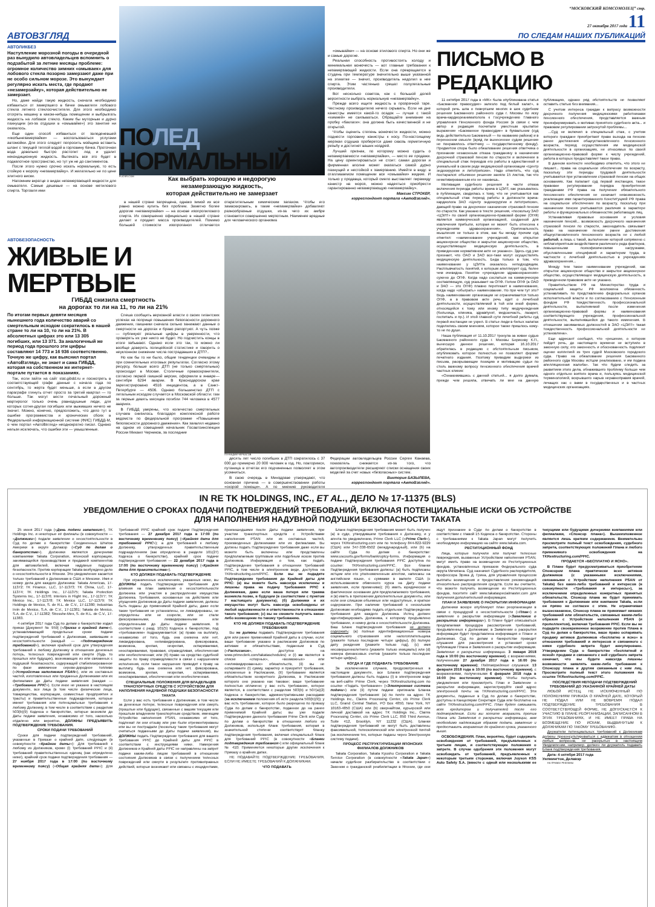АВТОВЗГЛЯД
АВТОЛИКБЕЗ
Наступление морозной погоды в очередной раз вынудило автовладельцев вспомнить о подзабытой за летние месяцы проблеме: огромное количество зимних «омываек» для лобового стекла позорно замерзают даже при не особо сильном морозе. Это вынуждает регулярно искать места, где продают «незамерзайку», которая действительно не замерзает.
Но, даже найдя такую жидкость, сначала необходимо избавиться от замерзшего в бачке омывателя лобового стекла летнего стеклоочистителя. Для этого необходимо отогреть машину в каком-нибудь помещении и выбрызгать жидкость на лобовое стекло. Каким бы муторным и дурно пахнущим (из-за отдушки в «омывайке») это занятие ни оказалось.
Еще один способ избавиться от заледеневшей «якобынезамерзайки» — воспользоваться услугами автомойки. Для этого следует попросить мойщика вставить шланг с текущей теплой водой в горловину бачка. Проточная вода довольно быстро растопит лед и удалит некондиционную жидкость. Вытекать все это будет в подкапотное пространство, но тут уж не до сантиментов.
После этого нужно срочно искать нормальную, то есть стойкую к морозу «незамерзайку». И желательно не по цене элитного виски.
Напомним вкратце о видах незамерзающей жидкости для омывателя. Самые дешевые — на основе метилового спирта. Торговля ими
FLICKR.COM
«омывайки» — на основе этилового спирта. Но они же и самые дорогие.
Реальная способность противостоять холоду и минимальная вонючесть — вот главные требования к незамерзающей жидкости. Если она превращается в студень при температуре значительно выше указанной на этикетке — значит, производитель недолил в нее спирта. Этим частенько грешат полулегальные производители.
Вот несколько советов, как с большой долей вероятности выбрать нормальную «незамерзайку».
Прежде всего ищите жидкость в прозрачной таре. Честному производителю нечего скрывать. Если на дне канистры имеется какой-то осадок — лучше с такой «химией» не связываться. Обращайте внимание на пробку «баклаги»: она должна быть качественной и не открытой.
Чтобы оценить степень вонючести жидкости, можно поднести горловину канистры к носу. По-настоящему мерзкая отдушка проберется даже сквозь герметичную резьбу и достигнет ваших ноздрей.
Лучший признак, по которому можно судить о незамерзаемости «незамерзайки», — место ее продажи. На цену ориентироваться не стоит: самая дорогая и фирменная вполне может оказаться самой дурно пахнущей и нестойкой к замерзанию. Имейте в виду: в отапливаемом помещении все «омывайки» жидкие. И только у продавца, который смело выставляет пирамиду канистр на мороз, можно надеяться приобрести гарантированно незамерзающую «незамерзайку».
Максим СТРОКЕР,
корреспондент портала «АвтоВзгляд».
ПОЛЕД НОРМАЛЬНЫЙ
Как выбрать хорошую и недорогую
незамерзающую жидкость,
которая действительно не замерзает
в нашей стране запрещена, однако зимой их все равно можно купить без проблем. Заметно более дорогие «незамерзайки» — на основе изопропилового спирта. Их совершенно официально в нашей стране делает и продает масса производителей. Помимо большей стоимости изопропанол отличается отвратительным химическим запахом. Чтобы его замаскировать, в такие «незамерзайки» добавляют разнообразные отдушки, из-за чего их амбре становится совершенно мерзотным. Наименее вредные для человеческого организма
АВТОБЕЗОПАСНОСТЬ
ЖИВЫЕ И МЕРТВЫЕ
ГИБДД снизила смертность
на дорогах то ли на 11, то ли на 21%
По итогам первых девяти месяцев нынешнего года количество аварий со смертельным исходом сократилось в нашей стране то ли на 10, то ли на 21%. В абсолютных цифрах это или 13 305 погибших, или 13 371. За аналогичный же период года прошлого эти цифры составляют 14 773 и 16 936 соответственно. Точную же цифру, как выяснил портал «АвтоВзгляд», не знает и сама ГИБДД, которая на собственном же интернет-портале путается в показаниях.
Так, если зайти на сайт stat.gibdd.ru и посмотреть в соответствующей графе данные с начала года по сентябрь, то жертв будет меньше, а если в другом параграфе глянуть отчет просто за третий квартал — то больше. Так могут вести печальный дорожный мартиролог только очень равнодушные люди, для которых сотня-другая погибших или выживших ничего не значит. Можно, конечно, предположить, что дело тут в ошибке программистов и хронических сбоях в Федеральной информационной системе (ФИС) ГИБДД-М, о чем портал «АвтоВзгляд» неоднократно писал. Однако нельзя исключать, что ошибки эти — умышленные.
Спеша сообщить верховной власти о своих гигантских успехах на поприще повышения безопасности дорожного движения, гаишники сначала сильно занижают данные о смертности на дорогах и браво рапортуют. А чуть позже — публикуют реальные цифры в уверенности, что проверять их уже никто не будет. Но подчистить концы в итоге забывают. Однако если это так, то можно ли вообще доверять полицейской статистике и говорить о неуклонном снижении числа пострадавших в ДТП?..
Но как бы то ни было, общие тенденции очевидны и при сомнительных итоговых результатах. Согласно этому ресурсу, больше всего ДТП (не только смертельных) происходит в Москве. Столичные правоохранители, согласно первой гаишной версии, оформили в январе—сентябре 6294 аварии. В Краснодарском крае зарегистрировано 4516 инцидентов, а в Санкт-Петербурге — 4506. Однако большинство ДТП с летальным исходом случается в Московской области: там за первые девять месяцев погибли 744 человека в 4577 авариях.
В ГИБДД уверены, что количество смертельных случаев снизилось благодаря комплексной работе ведомств по федеральной программе «Повышение безопасности дорожного движения». Как заявлял недавно на одном из совещаний начальник Госавтоинспекции России Михаил Черников, за последние
ГЕННАДИЙ ЧЕРКАСОВ
десять лет число погибших в ДТП сократилось с 37 000 до примерно 20 000 человек в год. Но, повторимся, путаница в отчетах его подчиненных позволяет в этом усомниться.
В свою очередь в Минздраве утверждают, что основная причина — в совершенствовании работы «скорой помощи». А по мнению руководителя Федерации автовладельцев России Сергея Канаева, показатель снижается из-за того, что автопроизводители расширяют списки оснащения своих моделей за счет новых «безопасных» систем.
Виктория БАЗЫЛЕВА,
корреспондент портала «АвтоВзгляд».
“МОСКОВСКИЙ КОМСОМОЛЕЦ” стр.
27 октября 2017 года 11
ПО СЛЕДАМ НАШИХ ПУБЛИКАЦИЙ
ПИСЬМО В РЕДАКЦИЮ
11 октября 2017 года в «МК» была опубликована статья «Басманное правосудие» залезло под белый халат», в которой речь шла о повергшем многих в шок судебном решении Басманного районного суда г. Москвы по иску врача-кардиореаниматолога к Госучреждению Главного управления Пенсионного фонда России (в связи с чем автор и редакция посчитали уместным крылатое выражение «Басманное правосудие» в буквальном (суд ведь действительно Басманный — по названию района) и в переносном смысле (вряд ли вынесенное судом решение не понравилось ответчику — государственному фонду). Предметом спора было обжалование решения ответчика о признании незаконным отказа гражданину в назначении досрочной страховой пенсии по старости и включении в специальный стаж периодов его работы в единственной и уникальной в своем роде медицинской организации «Центр эндохирургии и литотрипсии». Надо отметить, что суд постарался: объемное решение заняло 15 листов, так что немотивированным его не назовешь.
Мотивация судебного решения в части отказа включения периода работы врача в ЦЭЛТ, как указывалось в публикации, сводилась к тому, что не учитывается как специальный стаж период работы в должности врача-кардиолога ЗАО «Центр эндохирургии и литотрипсии», дающий право на досрочное назначение страховой пенсии по старости. Как указано в тексте решения, «поскольку ЗАО «ЦЭЛТ» по своей организационно-правовой форме (ОПФ) является коммерческой организацией, созданной для извлечения прибыли, которая не может быть отнесена к учреждениям здравоохранения». Оригинальность мышления не только в этом, как бы между прочим суд отметил: «наименование учреждений, как открытое акционерное общество и закрытое акционерное общество, осуществляющее медицинскую деятельность, в приведенном нормативном акте не указано». Здесь суд уже признает, что ОАО и ЗАО все-таки могут осуществлять медицинскую деятельность. Беда только в том, что наименование у ЦЭЛТа оказалось неподходящим. Расплывчатость понятий, к которым апеллирует суд, более чем очевидна. Понятие «учреждение здравоохранения» сужено до ОПФ. Когда надо сослаться на коммерческую составляющую, суд указывает на ОПФ. Потом ОПФ (а ОАО и ЗАО — это ОПФ) плавно перетекает в наименование, когда надо «обыграть» наименование. Но при чем тут это? Ведь наименование организации не ограничивается только ОПФ, а в правовом акте речь идет о лечебной деятельности, осуществляемой в той или иной форме, относящейся к тому или иному типу медучреждения (больница, клиника, здравпункт, медсанчасть, лазарет, госпиталь и пр.). И этой главной сути лечебной работы суд первой инстанции не узрел. В статье люди в белых халатах поделились своим мнением, которое также пришлось кому-то не по душе.
Наша публикация от 11.10.2017 тронула за живое судью Басманного районного суда г. Москвы Борисову К.П., вынесшую данное решение, которая 16.10.2017 обратилась в редакцию с обстоятельным письмом, опубликовать которое полностью не позволяет формат печатного издания. Поэтому приводим выдержки из письма, раскрывающие позицию и мотивацию судьи по столь важному вопросу пенсионного обеспечения врачей частных клиник:
«Ознакомившись с данной статьей... я долго думала, прежде чем решила, отвечать ли мне на данную публикацию, однако ряд обстоятельств не позволяют оставить статью без внимания...
С учетом интереса граждан к вопросу возможности досрочного получения медицинскими работниками пенсионного обеспечения, представляется важным проинформировать о мотивах принятого судебного акта... и правовом регулировании затронутой проблемы...
...Суд не включил в специальный стаж, с учетом которого граждане приобретают право выхода на пенсию ранее достижения общеустановленного пенсионного возраста, период осуществления им медицинской деятельности в организациях, не относимых по своей организационно-правовой форме к числу учреждений, работа в которых предоставляет такое право.
В данном контексте необходимо отметить, что этого не лишает... права на социальное обеспечение по возрасту, поскольку эти периоды трудовой деятельности учитываются при установлении страховой пенсии на общих основаниях. Как полагает суд первой инстанции, такое правовое регулирование порядка приобретения гражданами РФ права на получение обязательного пенсионного обеспечения не означает невозможность реализации ими гарантированного Конституцией РФ права на социальное обеспечение по возрасту, поскольку при назначении пенсии учитываются различия в характере работы и функциональных обязанностях работающих лиц.
Устанавливая правовые основания и условия назначения пенсий... возможность досрочного назначения страховой пенсии по старости, законодатель связывает право на назначение пенсии ранее достижения общеустановленного пенсионного возраста не с любой работой, а лишь с такой, выполнение которой сопряжено с неблагоприятным воздействием различного рода факторов, повышенными психофизическими нагрузками, обусловленными спецификой и характером труда, в частности с лечебной деятельностью в учреждениях здравоохранения...
Между тем такое наименование учреждений, как открытое акционерное общество и закрытое акционерное общество, осуществляющее медицинскую деятельность, в приведенном правовом акте не указано.
Правительством РФ на Министерство труда и социальной защиты РФ возложена обязанность устанавливать по представлению федеральных органов исполнительной власти и по согласованию с Пенсионным фондом РФ тождественность профессиональной деятельности, выполняемой после изменения организационно-правовой формы и наименования соответствующего учреждения, профессиональной деятельности, выполнявшейся до такого изменения. В отношении занимаемых должностей в ЗАО «ЦЭЛТ» такая тождественность профессиональной деятельности не установлена».
Еще адресант сообщил, что «решение, о котором пойдет речь, до настоящего времени не вступило в законную силу, его законность и обоснованность подлежит оценке коллегией из трех судей Московского городского суда. Право на обжалование решения Басманного районного суда Москвы истцом реализовано, и им подана апелляционная жалоба». Так что будем следить за развитием этого дела, обнажившего проблему больше чем одного отдельно взятого врача и, пользуясь медицинской терминологией, вскрывшего нарыв неравноправия врачей, лечащих нас с вами в государственных и в частных медицинских организациях.
IN RE TK HOLDINGS, INC., ET AL., ДЕЛО № 17-11375 (BLS)
УВЕДОМЛЕНИЕ О СРОКАХ ПОДАЧИ ПОДТВЕРЖДЕНИЙ ТРЕБОВАНИЙ, ВКЛЮЧАЯ ПОТЕНЦИАЛЬНЫЕ ИСКИ ОБ УСТРОЙСТВЕ
ДЛЯ НАПОЛНЕНИЯ НАДУВНОЙ ПОДУШКИ БЕЗОПАСНОСТИ ТАКАТА
25 июня 2017 года («День подачи заявления»), TK Holdings Inc. и некоторые её филиалы (в совокупности — «Должники») подали заявление о несостоятельности в Суд по делам о банкротстве Соединенных Штатов Америки в округе Делавэр («Суд по делам о банкротстве»). Должники являются дочерними компаниями Takata Corporation, японской корпорации, занимающейся производством и продажей компонентов для автомобилей, включая надувные подушки безопасности. Против корпорации Takata возбуждено дело о несостоятельности в Японии. Это уведомление касается только требований к Должникам в США и Мексике. Имя и номер дела для каждого Должника: Takata Americas, 17-11372; TK Finance, LLC, 17-11373; TK China, LLC, 17-11374; TK Holdings Inc., 17-11375; Takata Protection Systems Inc., 17-11376; Interiors in Flight Inc., 17-11377; TK Mexico Inc., 17-11378; TK Mexico LLC, 17-11379; TK Holdings de Mexico, S. de R.L. de C.V., 17-11380; Industrias Irvin de Mexico, S.A. de C.V., 17-11381; Takata de Mexico, S.A. de C.V., 17-11382; Strosshe-Mex, S. de R.L. de C.V., 17-11383.
4 октября 2017 года Суд по делам о банкротстве издал приказ [Документ № 959] («Приказ о крайней дате»), устанавливающий предельные сроки подачи подтверждений требований к Должникам, заявившим о несостоятельности (каждый — «Подтверждение требований»), включая крайний срок для утверждения требований к любому Должнику в отношении денежных потерь, телесных повреждений или смерти (будь то прошлых или будущих), возникающих из или связанных с подушкой безопасности, содержащей стабилизированное по фазе аммиачное серово-дородное топливо («Устройства наполнения PSAN»), или их составных частей, изготовленных или проданных Должниками или их филиалами до Даты подачи заявления (каждая — «Требование PPIC»). Если иное не указано в настоящем документе, все лица (в том числе физические лица, товарищества, корпорации, совместные предприятия и трасты) и правительственные подразделения, которые имеют требования или потенциальные требования к любому Должнику, в том числе в соответствии с разделом 503(b)(9) Кодекса о банкротстве, которые возникли до Даты подачи заявления, независимо от того, насколько отдалено или вероятно, ДОЛЖНЫ ПРЕДЪЯВИТЬ ПОДТВЕРЖДЕНИЕ ТРЕБОВАНИЯ.
СРОКИ ПОДАЧИ ТРЕБОВАНИЙ
Сроки для подачи подтверждений требований, указанные в Приказе о крайней дате, следующие (в совокупности «Крайние даты»): Для требований к любому из Должников, кроме (i) Требований PPIC и (ii) требований правительственных единиц (как определено ниже), крайний срок подачи подтверждения требования — 27 ноября 2017 года в 17:00 (по восточному временному поясу) («Общая крайняя дата»); Для Требований PPIC крайний срок подачи Подтверждения требования — 27 декабря 2017 года в 17:00 (по восточному временному поясу) («Крайняя дата для требований PPIC»); а для требований к любому Должнику, утвержденных правительственным подразделением (как определено в разделе 101(27) Кодекса о банкротстве), крайний срок подачи подтверждения требования — 22 декабря 2017 года в 17:00 (по восточному временному поясу) («Крайняя дата для правительства»).
КТО ДОЛЖЕН ПОДАВАТЬ ПОДТВЕРЖДЕНИЕ
При ограниченных исключениях, указанных ниже, вы ДОЛЖНЫ подать Подтверждение требования для влияния на план заявления о несостоятельности Должника или участия в распределении имущества Должника. Требования, основанные на действиях или упущениях Должников до Даты подачи заявления, должны быть поданы до применимой Крайней даты, даже если такие требования не установлены, не ликвидированы, не определены или не созрели, или не стали фиксированными, ликвидированными или определенными до Даты подачи заявления. В соответствии с разд. 101(5) Кодекса о банкротстве, под «требованием» подразумевается: (а) право на выплату, независимо от того, будь она снижена или нет, ликвидирована, неликвидирована, фиксирована, возможна, зрелая, незрелая, оспариваемая, неоспариваемая, правовая, справедливая, обеспеченная или необеспеченная; или (б) право на средство судебной защиты по праву справедливости в связи с нарушением исполнения, если такое нарушение приводит к праву на выплату, будь она снижена или нет, фиксирована, возможна, зрелая, незрелая, оспариваемая, неоспариваемая, обеспеченная или необеспеченная.
СПЕЦИАЛЬНЫЕ ПОЛОЖЕНИЯ ДЛЯ ВЛАДЕЛЬЦЕВ ТРАНСПОРТНЫХ СРЕДСТВ С УСТРОЙСТВОМ ДЛЯ НАПОЛНЕНИЯ НАДУВНОЙ ПОДУШКИ БЕЗОПАСНОСТИ ТАКАТА
Если у вас есть требования к Должникам, в том числе за денежные потери, телесные повреждения или смерть (прошлые или будущие), связанные с вашим текущим или прошлым владением транспортным средством, имеющим Устройство наполнения PSAN, независимо от того, подлежат ли они отзыву или уже были отремонтированы или вы не пострадали (поскольку такие требования могут считаться поданными до Даты подачи заявления), вы ДОЛЖНЫ подать Подтверждение требования для вашего Требования PPIC до Крайней даты для PPIC в соответствии с инструкциями ниже. Намерения Должников и Крайней даты PPIC не направлены на запрет подачи каким-либо лицом требований в отношении состояния Должников в связи с получением телесных повреждений или смерти в результате противоправных действий, которые возникают или связаны с инцидентами, произошедшими после Даты подачи заявления, при участии транспортных средств с Устройствами наполнения PSAN или их составных частей, произведенных Должниками или их филиалами. Вы должны подать Подтверждение требования даже если вы можете быть включены или представлены предполагаемым групповым или подобным иском против Должников. Информация о том, как подать Подтверждение требования в отношении Требований PPIC, в том числе в электронном виде, доступна на TKRestructuring.com/PPIC. Если вы не подадите Подтверждение требования до Крайней даты для PPIC: (а) вы можете быть навсегда исключены и лишены права на подачу Требования PPIC к Должникам, даже если ваша потеря или травма возникла позже, в будущем (в соответствии с пунктом 7 настоящего документа); (б) Должники и их имущество могут быть навсегда освобождены от любой задолженности и ответственности в отношении такого требования; (с) вы не сможете получить какое-либо возмещение по такому требованию.
КТО НЕ ДОЛЖЕН ПОДАВАТЬ ПОДТВЕРЖДЕНИЕ ТРЕБОВАНИЯ
Вы не должны подавать Подтверждение требования для или ранее применимой Крайней даты в случае, если: ваше требование указано в расписании Должников по активам и обязательствам, поданным в Суд («Расписание», доступно на www.primeclerk.com/takataschedules) и (i) не является в списке «спорных», «возможных» или «неликвидированных» обязательств, (ii) вы не оспариваете (I) сумму, характер и приоритет требования, изложенные в Расписании, (II) требование является обязательством конкретного Должника, в Расписании которого оно указано как таковое; ваше требование полностью оплачено; у вас есть требование, которое является, в соответствии с разделом 503(b) и 507(a)(2) Кодекса о банкротстве, административными расходами (за исключением положения об исте раздела 503(b)(9)); у вас есть требование, которое было разрешено по приказу Суда по делам о банкротстве, поданное до на ранее применимой Крайней даты; вы уже подали Подтверждение данного требования Prime Clerk или Суду по делам о банкротстве в отношении любого из Должников, используя бланк требования, которая в значительной степени соответствует бланку подтверждения требования, включая специальный бланк для Требований PPIC (в совокупности «Бланки подтверждения требования») или официальный бланк № 410; Применяется некоторые другие исключения к Приказу о крайних датах.
НЕ ПОДАВАЙТЕ ПОДТВЕРЖДЕНИЕ ТРЕБОВАНИЯ, ЕСЛИ НЕ ИМЕЕТЕ ТРЕБОВАНИЙ К ДОЛЖНИКАМ.
ЧТО ПОДАВАТЬ
Бланк подтверждения требования может быть получен (а) в суде, утвердившем требования к Должнику, и у агента по уведомлению, Prime Clerk LLC («Prime Clerk»), через TKRestructuring.com или по телефону 844-822-9229 (США) или 347-338-6502 (международный), или (b) на сайте Суда по делам о банкротстве: www.uscourts.gov/forms/bankruptcy-forms. Информация о подаче Подтверждения требования PPIC доступна по ссылке: TKRestructuring.com/PPIC. Все бланки Подтверждения требования должны: (а) быть подписаны истцом или его уполномоченным агентом, написаны на английском языке, с суммами в валюте США (с использованием обменного курса на Дату подачи заявления, если применимо); (б) иметь юридическое и фактическое основание для предполагаемого требования, и (в) иметь в приложении дополнительные документы, или если они слишком объемные или недоступные, и краткое содержание. При наличии требований к нескольким Должникам необходимо подать отдельное Подтверждение требования для каждого Должника. Истец должен идентифицировать Должника, к которому предъявлено требование, и номер дела о несостоятельности Должника. Ваш Бланк подтверждения требования не должен содержать: (а) полные идентификационные номера социального страхования или налогоплательщика (укажите только последние четыре цифры), (b) полную дату рождения (укажите только год), (c) имя несовершеннолетнего (укажите только инициалы) или (d) номера финансовых счетов (укажите только последние четыре цифры).
КОГДА И ГДЕ ПОДАВАТЬ ТРЕБОВАНИЕ
За исключением случаев, предусмотренных в настоящем документе, все Бланки подтверждения требования должны быть поданы (i) в электронном виде на веб-сайте Prime Clerk, через TKRestructuring.com по ссылке «Подать требование» («Электронная система подачи») или (ii) путем подачи оригинала Бланка подтверждения требования: (а) по почте на адрес TK Holdings Inc., Claims Processing Center, c/o Prime Clerk LLC, Grand Central Station, PO Box 4850, New York, NY 10163-4850 (США) или (b) овернайтом, курьерской или личной доставкой на адрес TK Holdings Inc., Claims Processing Center, c/o Prime Clerk LLC, 850 Third Avenue, Suite 412, Brooklyn, NY 11232 (США). Бланки подтверждения требований не могут быть доставлены факсимильной, телескопической или электронной почтой (за исключением тех, которые поданы через Электронную систему подачи).
ПРОЦЕСС РЕСТРУКТУРИЗАЦИИ ЯПОНСКИХ ФИЛИАЛОВ ДОЛЖНИКОВ
Takata Corporation, Takata Kyushu Corporation и Takata Service Corporation (в совокупности «Takata Japan») начали судебное разбирательство в соответствии с Законом о гражданской реабилитации в Японии, где они ищут признание в Суде по делам о банкротстве в соответствии с главой 15 Кодекса о банкротстве. Стороны с требованиями к Takata Japan могут получить необходимую информацию на сайте www.takata.com.
РЕСТИТУЦИОННЫЙ ФОНД
Лица, которые получили или получат телесные повреждения, вызванные Устройством наполнения PSAN, могут иметь право на возмещение из Реституционных фондов, установленных приказом Федерального суда округа Мичигана. Суд назначил Судебного распорядителя, профессора Эрика Д. Грина, для управления процессом выплаты возмещения и предоставления рекомендаций относительно распределения средств. Если вы считаете, что можете получить возмещение из Реституционных фондов, посетите сайт www.takataspecialmaster.com для получения дополнительной информации.
ПЛАН И ЗАЯВЛЕНИЕ О РАСКРЫТИИ ИНФОРМАЦИИ
Должники вскоре опубликуют план реорганизации в связи с процедурой о несостоятельности («План») и заявление о раскрытии информации («Заявление о раскрытии информации»). В Плане будет описываться предлагаемая процедура рассмотрения требований, предъявленных к Должникам; в Заявлении о раскрытии информации будет представлена информация о Плане и Должниках. Суд по делам о банкротстве проведет слушания для рассмотрения и установит сроки публикации Плана и Заявления о раскрытии информации. Заявление о раскрытии информации. 3 января 2018 года в 10:00 (по восточному времени), с возражениями, полученными 27 декабря 2017 года в 16:00 (по восточному времени); Подтверждение слушания. 13 февраля 2018 года в 10:00 (по восточному времени), с возражениями, полученными 6 февраля 2018 года в 16:00 (по восточному времени). Чтобы получать уведомления или просмотреть План и Заявление о раскрытии информации, зарегистрируйте свой адрес электронной почты на TKRestructuring.com/PPIC. Эти документы, поданные в Суд по делам о банкротстве, доступны в Канцелярии Секретаря Суда или бесплатно на сайте TKRestructuring.com/PPIC. План будет связывать всех кредиторов и получателей после его подтверждения. Если вы хотите возразить против Плана или Заявления о раскрытии информации, вам необходимо надлежащим образом подать заявление и предоставить возражение до крайнего срока, указанного выше.
ОСВОБОЖДЕНИЯ. План, вероятно, будет содержать освобождения от требований, предъявленных к третьим лицам, и соответствующие положения о запрете. В случае одобрения эти положения могут освобождать от требований, предъявленных к некоторым третьим сторонам, включая Joyson KSS Auto Safety S.A. (вместе с одной или несколькими ее текущими или будущими дочерними компаниями или филиалами, «Спонсор плана»). Вышеизложенное является лишь кратким содержанием. Внимательно просмотрите полный текст освобождения, судебного запрета, соответствующих положений Плана и любого применимого освобождения на TKRestructuring.com/PPIC.
ПРОДАЕТСЯ «БЕСПЛАТНО И ЯСНО».
В Плане будет предусматриваться приобретение Спонсором плана практически всех активов Должников (с указанными исключениями, связанными с Устройством наполнения PSAN от Takata) без каких-либо требований и интересов (в совокупности «Требования и интересы»), за исключением определенных конкретных принятых обязательств. Спонсор плана не будет принимать требования к Должникам или компании Takata, если он прямо не согласен с этим. Не ограничивая вышесказанное, Спонсор плана не принимает никаких требований или обязательств, связанных каким-либо образом с Устройством наполнения PSAN (и пропеллентом), включая Требования PPIC. Если вы не подадите своевременное возражение против Плана в Суд по делам о банкротстве, ваше право оспаривать продажу активов Должников «бесплатно и ясно» в отношении требований и интересов и связанного с ними судебного запрета будет аннулировано. Утверждение Суда о банкротстве «бесплатной и ясной» продажи и связанного с ней судебного запрета означает, что вы будете навсегда лишены возможности заявлять какие-либо требования к Спонсору плана и другим связанным с ним лиц. Просмотрите полный текст этого положения по ссылке TKRestructuring.com/PPIC.
ПОСЛЕДСТВИЯ НЕПОДАЧИ ПОДТВЕРЖДЕНИЙ ТРЕБОВАНИЙ ДО УКАЗАННОЙ КРАЙНЕЙ ДАТЫ
ЛЮБОЙ ИСТЕЦ, НЕ ИСКЛЮЧЕННЫЙ ПО ПОЛОЖЕНИЯМ ПРИКАЗА О КРАЙНЕЙ ДАТЕ, КОТОРЫЙ НЕ ПОДАЛ ИЛИ НЕ ВОВРЕМЯ ПОДАЛ ПОДТВЕРЖДЕНИЕ ТРЕБОВАНИЯ В СООТВЕТСТВУЮЩЕЙ ФОРМЕ, НЕ ДОПУСКАЕТСЯ К УЧАСТИЮ В ПЛАНЕ РЕОРГАНИЗАЦИИ, ЗАПИСАННОМ В ЭТИХ ТРЕБОВАНИЯХ, И НЕ ИМЕЕТ ПРАВА НА ВОЗМЕЩЕНИЕ ПО ИСКАМ, ВЫДВИНУТЫМ К ДОЛЖНИКАМ ПО ТАКОМУ ТРЕБОВАНИЮ.
Держатели потенциальных требований к Должникам должны проконсультироваться с адвокатом в отношении любых вопросов, не раскрытых в настоящем Уведомлении, например, должен ли держатель подавать Бланк подтверждения требования.
Дата: 4 октября 2017 года
Уилмингтон, Делавэр
НА ПРАВАХ РЕКЛАМЫ